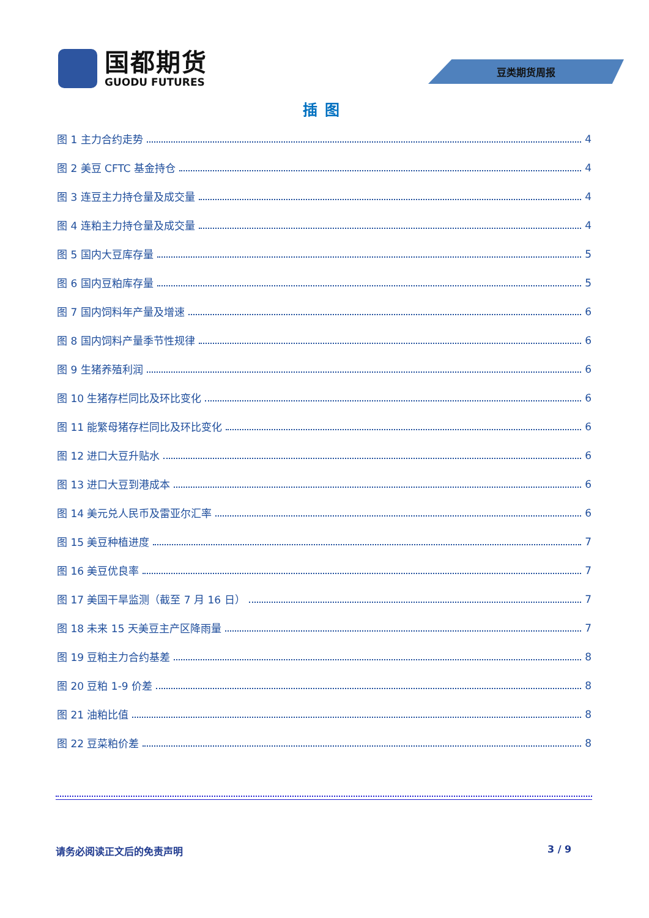国都期货
GUODU FUTURES
豆类期货周报
插图
图 1 主力合约走势 4
图 2 美豆 CFTC 基金持仓 4
图 3 连豆主力持仓量及成交量 4
图 4 连粕主力持仓量及成交量 4
图 5 国内大豆库存量 5
图 6 国内豆粕库存量 5
图 7 国内饲料年产量及增速 6
图 8 国内饲料产量季节性规律 6
图 9 生猪养殖利润 6
图 10 生猪存栏同比及环比变化 6
图 11 能繁母猪存栏同比及环比变化 6
图 12 进口大豆升贴水 6
图 13 进口大豆到港成本 6
图 14 美元兑人民币及雷亚尔汇率 6
图 15 美豆种植进度 7
图 16 美豆优良率 7
图 17 美国干旱监测（截至 7 月 16 日） 7
图 18 未来 15 天美豆主产区降雨量 7
图 19 豆粕主力合约基差 8
图 20 豆粕 1-9 价差 8
图 21 油粕比值 8
图 22 豆菜粕价差 8
请务必阅读正文后的免责声明 3 / 9